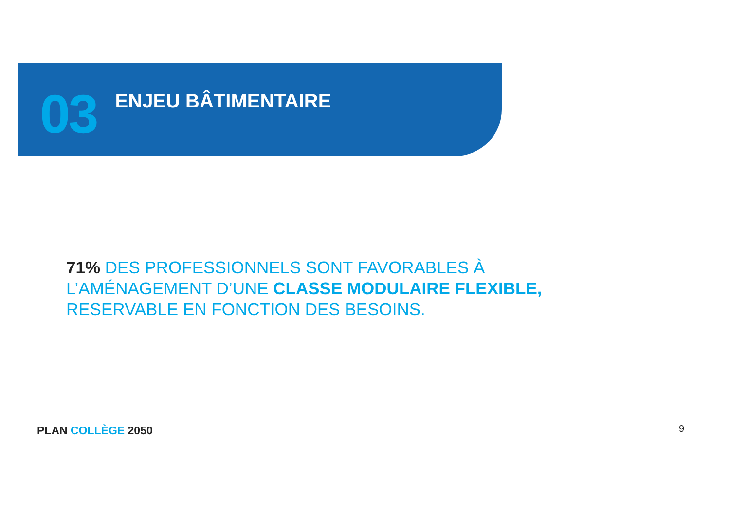03
ENJEU BÂTIMENTAIRE
71% DES PROFESSIONNELS SONT FAVORABLES À
L’AMÉNAGEMENT D’UNE CLASSE MODULAIRE FLEXIBLE,
RESERVABLE EN FONCTION DES BESOINS.
PLAN COLLÈGE 2050 9